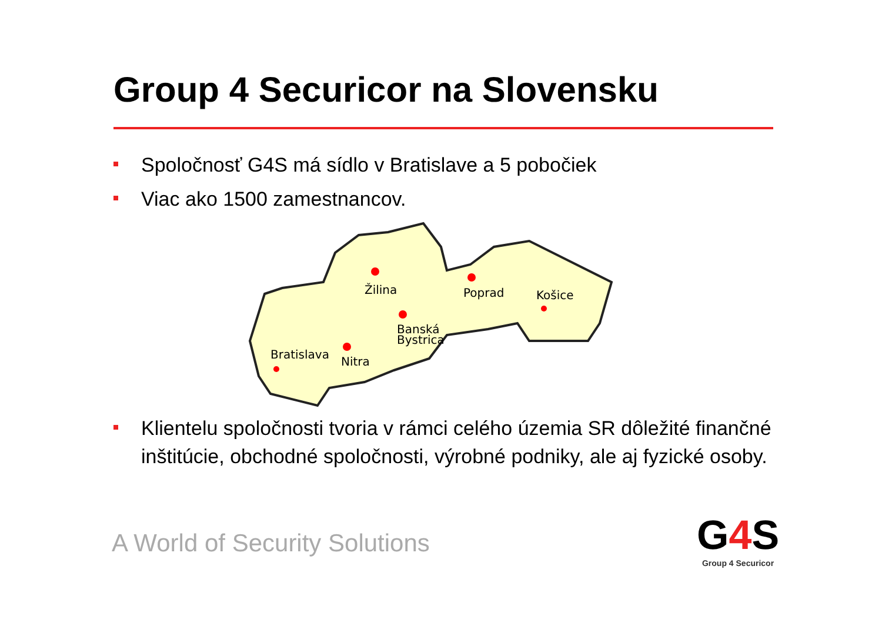Group 4 Securicor na Slovensku
Spoločnosť G4S má sídlo v Bratislave a 5 pobočiek
Viac ako 1500 zamestnancov.
Žilina
Poprad
Košice
Banská
Bystrica
Bratislava
Nitra
Klientelu spoločnosti tvoria v rámci celého územia SR dôležité finančné inštitúcie, obchodné spoločnosti, výrobné podniky, ale aj fyzické osoby.
A World of Security Solutions
G4 S
Group 4 Securicor